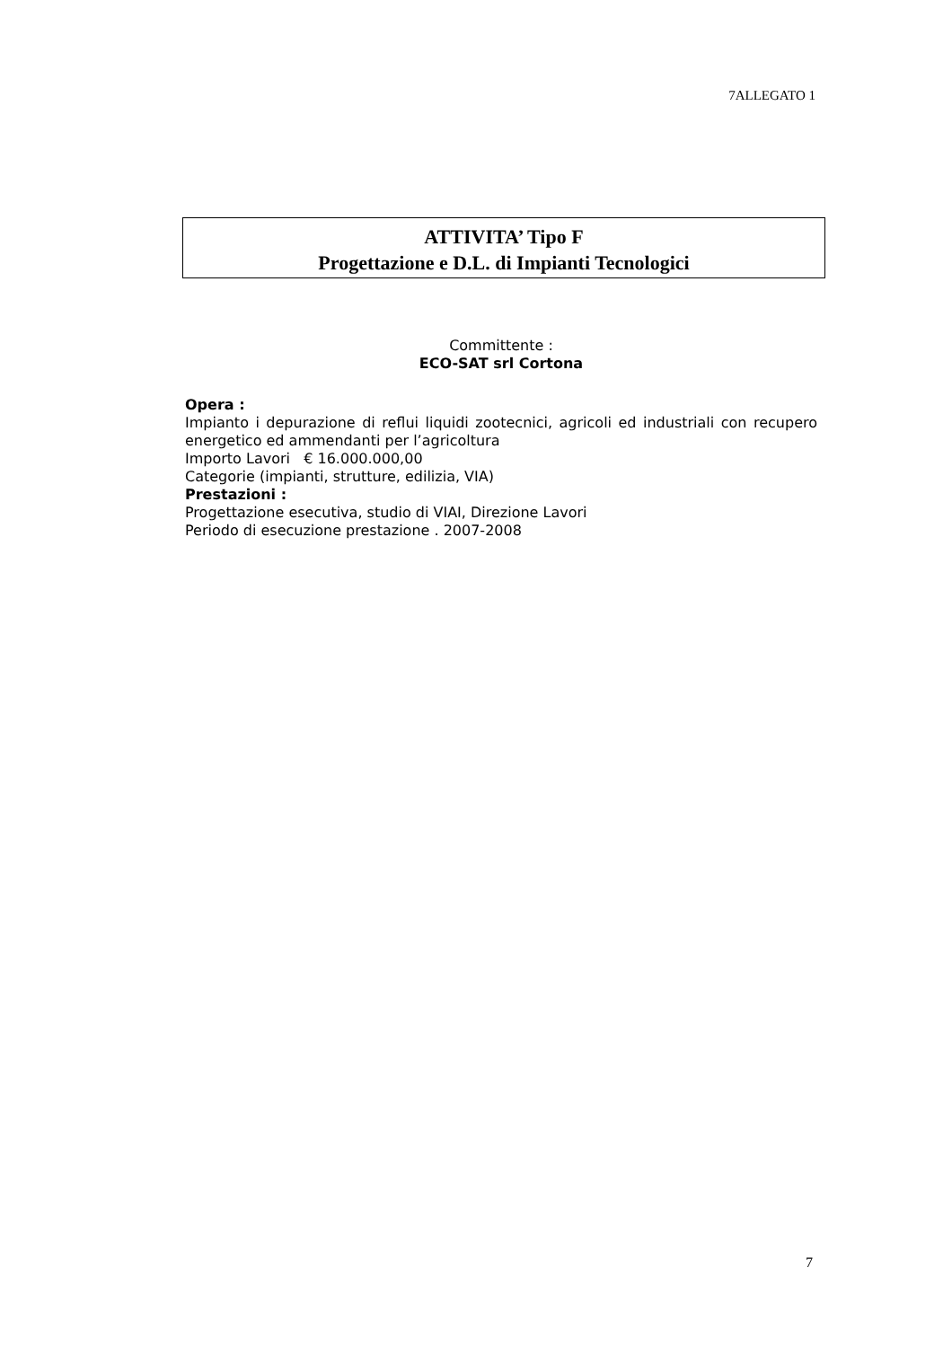7ALLEGATO 1
ATTIVITA’ Tipo F
Progettazione e D.L. di Impianti Tecnologici
Committente :
ECO-SAT srl Cortona
Opera :
Impianto i depurazione di reflui liquidi zootecnici, agricoli ed industriali con recupero energetico ed ammendanti per l’agricoltura
Importo Lavori € 16.000.000,00
Categorie (impianti, strutture, edilizia, VIA)
Prestazioni :
Progettazione esecutiva, studio di VIAI, Direzione Lavori
Periodo di esecuzione prestazione . 2007-2008
7